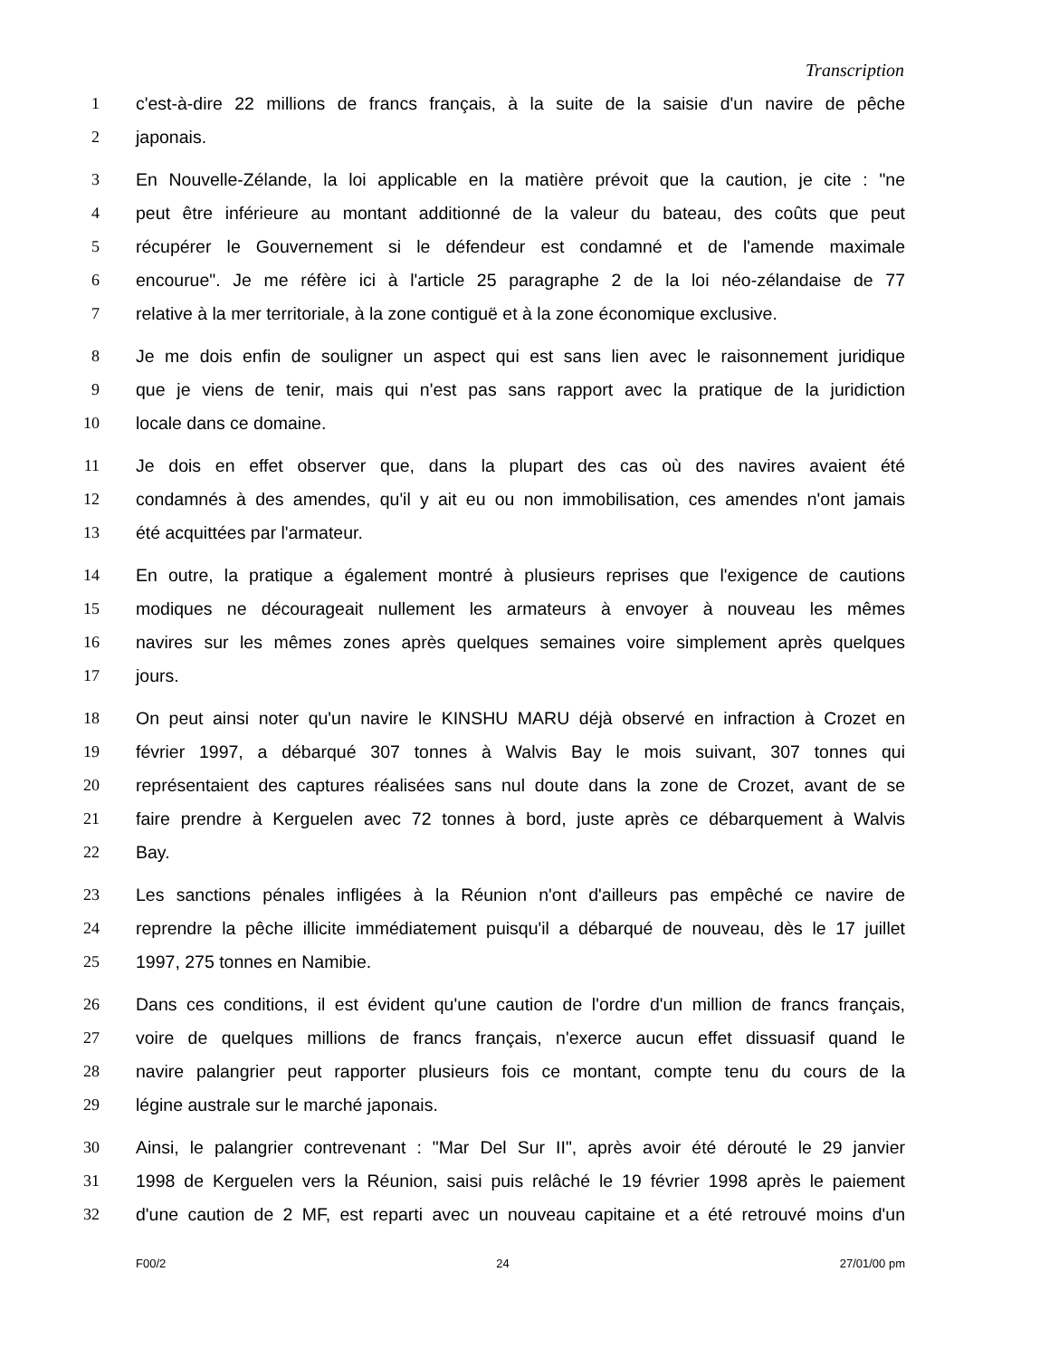Transcription
1 c'est-à-dire 22 millions de francs français, à la suite de la saisie d'un navire de pêche
2 japonais.
3 En Nouvelle-Zélande, la loi applicable en la matière prévoit que la caution, je cite : "ne
4 peut être inférieure au montant additionné de la valeur du bateau, des coûts que peut
5 récupérer le Gouvernement si le défendeur est condamné et de l'amende maximale
6 encourue". Je me réfère ici à l'article 25 paragraphe 2 de la loi néo-zélandaise de 77
7 relative à la mer territoriale, à la zone contiguë et à la zone économique exclusive.
8 Je me dois enfin de souligner un aspect qui est sans lien avec le raisonnement juridique
9 que je viens de tenir, mais qui n'est pas sans rapport avec la pratique de la juridiction
10 locale dans ce domaine.
11 Je dois en effet observer que, dans la plupart des cas où des navires avaient été
12 condamnés à des amendes, qu'il y ait eu ou non immobilisation, ces amendes n'ont jamais
13 été acquittées par l'armateur.
14 En outre, la pratique a également montré à plusieurs reprises que l'exigence de cautions
15 modiques ne décourageait nullement les armateurs à envoyer à nouveau les mêmes
16 navires sur les mêmes zones après quelques semaines voire simplement après quelques
17 jours.
18 On peut ainsi noter qu'un navire le KINSHU MARU déjà observé en infraction à Crozet en
19 février 1997, a débarqué 307 tonnes à Walvis Bay le mois suivant, 307 tonnes qui
20 représentaient des captures réalisées sans nul doute dans la zone de Crozet, avant de se
21 faire prendre à Kerguelen avec 72 tonnes à bord, juste après ce débarquement à Walvis
22 Bay.
23 Les sanctions pénales infligées à la Réunion n'ont d'ailleurs pas empêché ce navire de
24 reprendre la pêche illicite immédiatement puisqu'il a débarqué de nouveau, dès le 17 juillet
25 1997, 275 tonnes en Namibie.
26 Dans ces conditions, il est évident qu'une caution de l'ordre d'un million de francs français,
27 voire de quelques millions de francs français, n'exerce aucun effet dissuasif quand le
28 navire palangrier peut rapporter plusieurs fois ce montant, compte tenu du cours de la
29 légine australe sur le marché japonais.
30 Ainsi, le palangrier contrevenant : "Mar Del Sur II", après avoir été dérouté le 29 janvier
31 1998 de Kerguelen vers la Réunion, saisi puis relâché le 19 février 1998 après le paiement
32 d'une caution de 2 MF, est reparti avec un nouveau capitaine et a été retrouvé moins d'un
F00/2 24 27/01/00 pm